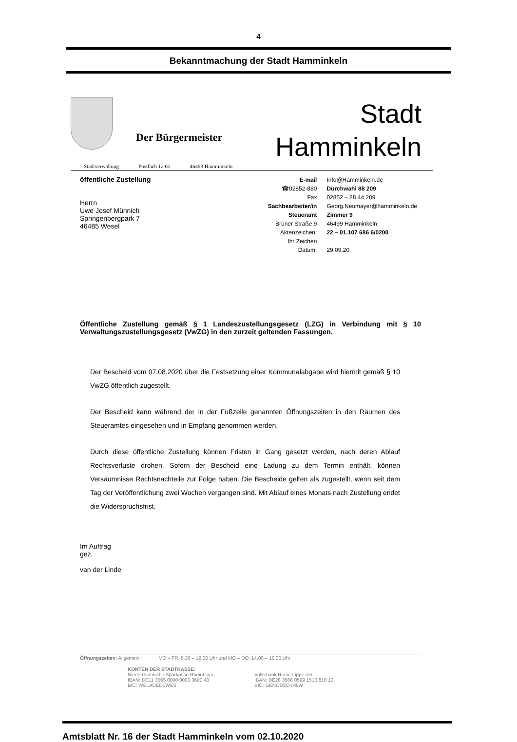4
Bekanntmachung der Stadt Hamminkeln
Der Bürgermeister
Stadt
Hamminkeln
Stadtverwaltung Postfach 12 61 46493 Hamminkeln
öffentliche Zustellung
Herrn
Uwe Josef Münnich
Springenbergpark 7
46485 Wesel
| E-mail | Info@Hamminkeln.de |
| ☎02852-880 | Durchwahl 88 209 |
| Fax | 02852 – 88 44 209 |
| Sachbearbeiter/in | Georg.Neumayer@hamminkeln.de |
| Steueramt | Zimmer 9 |
| Brüner Straße 9 | 46499 Hamminkeln |
| Aktenzeichen: | 22 – 01.107 686 6/0200 |
| Ihr Zeichen | |
| Datum: | 29.09.20 |
Öffentliche Zustellung gemäß § 1 Landeszustellungsgesetz (LZG) in Verbindung mit § 10 Verwaltungszustellungsgesetz (VwZG) in den zurzeit geltenden Fassungen.
Der Bescheid vom 07.08.2020 über die Festsetzung einer Kommunalabgabe wird hiermit gemäß § 10 VwZG öffentlich zugestellt.
Der Bescheid kann während der in der Fußzeile genannten Öffnungszeiten in den Räumen des Steueramtes eingesehen und in Empfang genommen werden.
Durch diese öffentliche Zustellung können Fristen in Gang gesetzt werden, nach deren Ablauf Rechtsverluste drohen. Sofern der Bescheid eine Ladung zu dem Termin enthält, können Versäumnisse Rechtsnachteile zur Folge haben. Die Bescheide gelten als zugestellt, wenn seit dem Tag der Veröffentlichung zwei Wochen vergangen sind. Mit Ablauf eines Monats nach Zustellung endet die Widerspruchsfrist.
Im Auftrag
gez.
van der Linde
Öffnungszeiten: Allgemein: MO – FR: 8.30 – 12.00 Uhr und MO – DO: 14.00 – 16.00 Uhr
KONTEN DER STADTKASSE:
Niederrheinische Sparkasse RheinLippe
IBAN: DE11 3565 0000 0000 3600 40
BIC: WELADED1WES
Volksbank Rhein-Lippe eG
IBAN: DE28 3566 0599 1510 810 10
BIC: GENODED1RLW
Amtsblatt Nr. 16 der Stadt Hamminkeln vom 02.10.2020